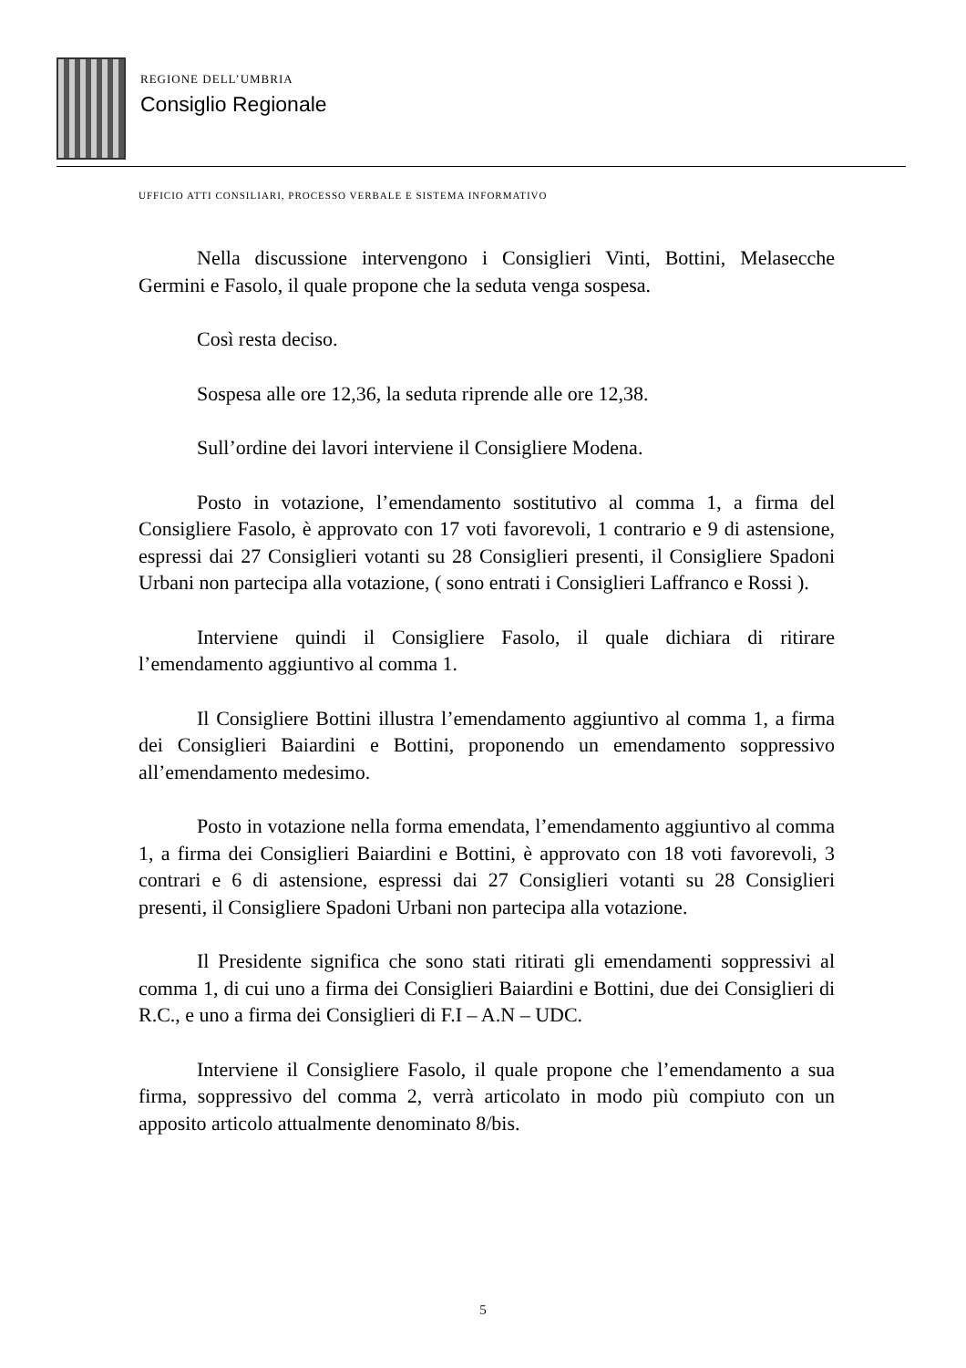REGIONE DELL’UMBRIA
Consiglio Regionale
UFFICIO ATTI CONSILIARI, PROCESSO VERBALE E SISTEMA INFORMATIVO
Nella discussione intervengono i Consiglieri Vinti, Bottini, Melasecche Germini e Fasolo, il quale propone che la seduta venga sospesa.
Così resta deciso.
Sospesa alle ore 12,36, la seduta riprende alle ore 12,38.
Sull’ordine dei lavori interviene il Consigliere Modena.
Posto in votazione, l’emendamento sostitutivo al comma 1, a firma del Consigliere Fasolo, è approvato con 17 voti favorevoli, 1 contrario e 9 di astensione, espressi dai 27 Consiglieri votanti su 28 Consiglieri presenti, il Consigliere Spadoni Urbani non partecipa alla votazione, ( sono entrati i Consiglieri Laffranco e Rossi ).
Interviene quindi il Consigliere Fasolo, il quale dichiara di ritirare l’emendamento aggiuntivo al comma 1.
Il Consigliere Bottini illustra l’emendamento aggiuntivo al comma 1, a firma dei Consiglieri Baiardini e Bottini, proponendo un emendamento soppressivo all’emendamento medesimo.
Posto in votazione nella forma emendata, l’emendamento aggiuntivo al comma 1, a firma dei Consiglieri Baiardini e Bottini, è approvato con 18 voti favorevoli, 3 contrari e 6 di astensione, espressi dai 27 Consiglieri votanti su 28 Consiglieri presenti, il Consigliere Spadoni Urbani non partecipa alla votazione.
Il Presidente significa che sono stati ritirati gli emendamenti soppressivi al comma 1, di cui uno a firma dei Consiglieri Baiardini e Bottini, due dei Consiglieri di R.C., e uno a firma dei Consiglieri di F.I – A.N – UDC.
Interviene il Consigliere Fasolo, il quale propone che l’emendamento a sua firma, soppressivo del comma 2, verrà articolato in modo più compiuto con un apposito articolo attualmente denominato 8/bis.
5